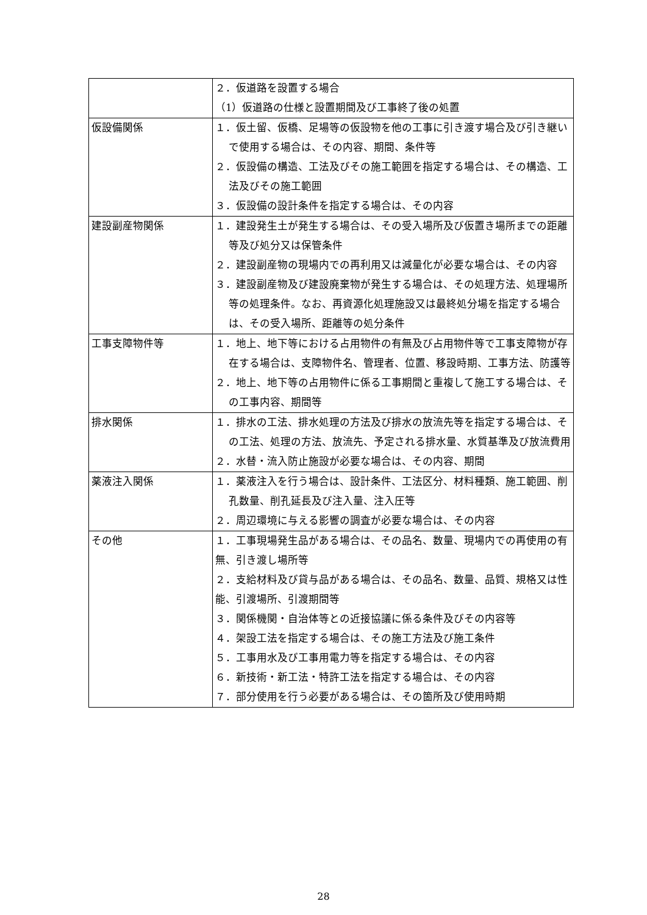| | ２．仮道路を設置する場合 （1）仮道路の仕様と設置期間及び工事終了後の処置 |
| 仮設備関係 | １．仮土留、仮橋、足場等の仮設物を他の工事に引き渡す場合及び引き継いで使用する場合は、その内容、期間、条件等 ２．仮設備の構造、工法及びその施工範囲を指定する場合は、その構造、工法及びその施工範囲 ３．仮設備の設計条件を指定する場合は、その内容 |
| 建設副産物関係 | １．建設発生土が発生する場合は、その受入場所及び仮置き場所までの距離等及び処分又は保管条件 ２．建設副産物の現場内での再利用又は減量化が必要な場合は、その内容 ３．建設副産物及び建設廃棄物が発生する場合は、その処理方法、処理場所等の処理条件。なお、再資源化処理施設又は最終処分場を指定する場合は、その受入場所、距離等の処分条件 |
| 工事支障物件等 | １．地上、地下等における占用物件の有無及び占用物件等で工事支障物が存在する場合は、支障物件名、管理者、位置、移設時期、工事方法、防護等 ２．地上、地下等の占用物件に係る工事期間と重複して施工する場合は、その工事内容、期間等 |
| 排水関係 | １．排水の工法、排水処理の方法及び排水の放流先等を指定する場合は、その工法、処理の方法、放流先、予定される排水量、水質基準及び放流費用 ２．水替・流入防止施設が必要な場合は、その内容、期間 |
| 薬液注入関係 | １．薬液注入を行う場合は、設計条件、工法区分、材料種類、施工範囲、削孔数量、削孔延長及び注入量、注入圧等 ２．周辺環境に与える影響の調査が必要な場合は、その内容 |
| その他 | １．工事現場発生品がある場合は、その品名、数量、現場内での再使用の有無、引き渡し場所等 ２．支給材料及び貸与品がある場合は、その品名、数量、品質、規格又は性能、引渡場所、引渡期間等 ３．関係機関・自治体等との近接協議に係る条件及びその内容等 ４．架設工法を指定する場合は、その施工方法及び施工条件 ５．工事用水及び工事用電力等を指定する場合は、その内容 ６．新技術・新工法・特許工法を指定する場合は、その内容 ７．部分使用を行う必要がある場合は、その箇所及び使用時期 |
28